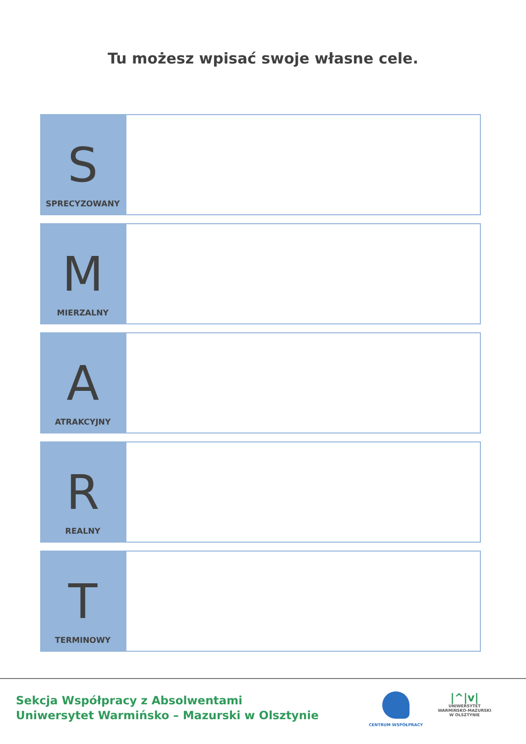Tu możesz wpisać swoje własne cele.
S
SPRECYZOWANY
M
MIERZALNY
A
ATRAKCYJNY
R
REALNY
T
TERMINOWY
Sekcja Współpracy z Absolwentami
Uniwersytet Warmińsko – Mazurski w Olsztynie
CENTRUM WSPÓŁPRACY
|^|v|
UNIWERSYTET
WARMIŃSKO-MAZURSKI
W OLSZTYNIE